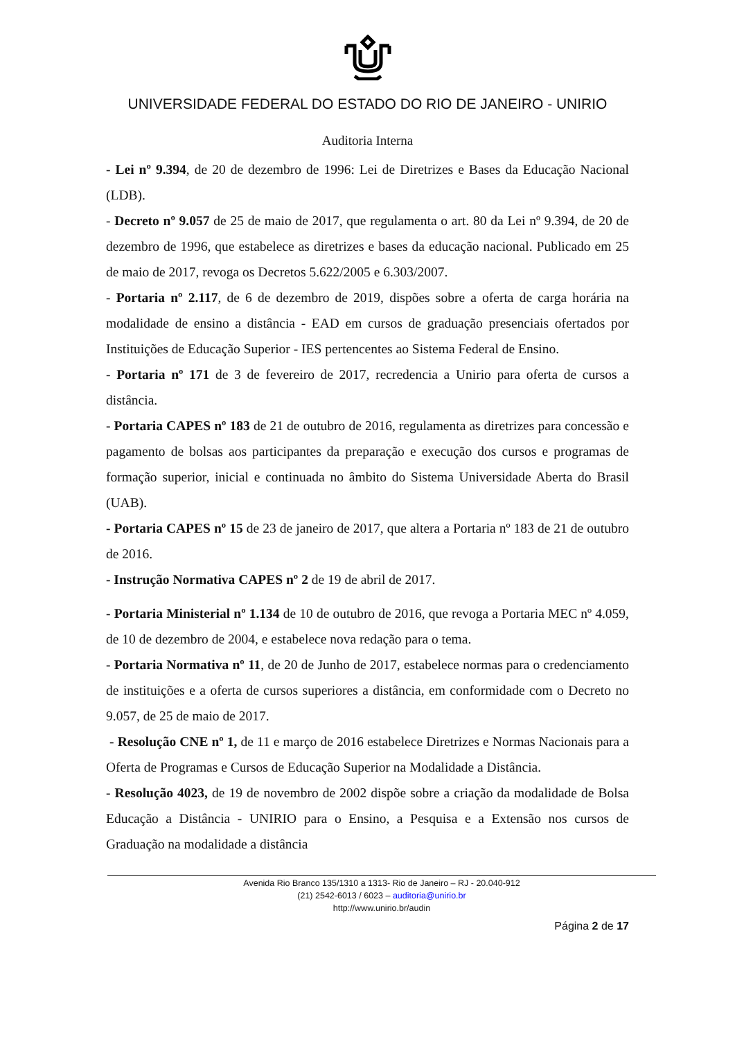UNIVERSIDADE FEDERAL DO ESTADO DO RIO DE JANEIRO - UNIRIO
Auditoria Interna
- Lei nº 9.394, de 20 de dezembro de 1996: Lei de Diretrizes e Bases da Educação Nacional (LDB).
- Decreto nº 9.057 de 25 de maio de 2017, que regulamenta o art. 80 da Lei nº 9.394, de 20 de dezembro de 1996, que estabelece as diretrizes e bases da educação nacional. Publicado em 25 de maio de 2017, revoga os Decretos 5.622/2005 e 6.303/2007.
- Portaria nº 2.117, de 6 de dezembro de 2019, dispões sobre a oferta de carga horária na modalidade de ensino a distância - EAD em cursos de graduação presenciais ofertados por Instituições de Educação Superior - IES pertencentes ao Sistema Federal de Ensino.
- Portaria nº 171 de 3 de fevereiro de 2017, recredencia a Unirio para oferta de cursos a distância.
- Portaria CAPES nº 183 de 21 de outubro de 2016, regulamenta as diretrizes para concessão e pagamento de bolsas aos participantes da preparação e execução dos cursos e programas de formação superior, inicial e continuada no âmbito do Sistema Universidade Aberta do Brasil (UAB).
- Portaria CAPES nº 15 de 23 de janeiro de 2017, que altera a Portaria nº 183 de 21 de outubro de 2016.
- Instrução Normativa CAPES nº 2 de 19 de abril de 2017.
- Portaria Ministerial nº 1.134 de 10 de outubro de 2016, que revoga a Portaria MEC nº 4.059, de 10 de dezembro de 2004, e estabelece nova redação para o tema.
- Portaria Normativa nº 11, de 20 de Junho de 2017, estabelece normas para o credenciamento de instituições e a oferta de cursos superiores a distância, em conformidade com o Decreto no 9.057, de 25 de maio de 2017.
- Resolução CNE nº 1, de 11 e março de 2016 estabelece Diretrizes e Normas Nacionais para a Oferta de Programas e Cursos de Educação Superior na Modalidade a Distância.
- Resolução 4023, de 19 de novembro de 2002 dispõe sobre a criação da modalidade de Bolsa Educação a Distância - UNIRIO para o Ensino, a Pesquisa e a Extensão nos cursos de Graduação na modalidade a distância
Avenida Rio Branco 135/1310 a 1313- Rio de Janeiro – RJ - 20.040-912
(21) 2542-6013 / 6023 – auditoria@unirio.br
http://www.unirio.br/audin
Página 2 de 17